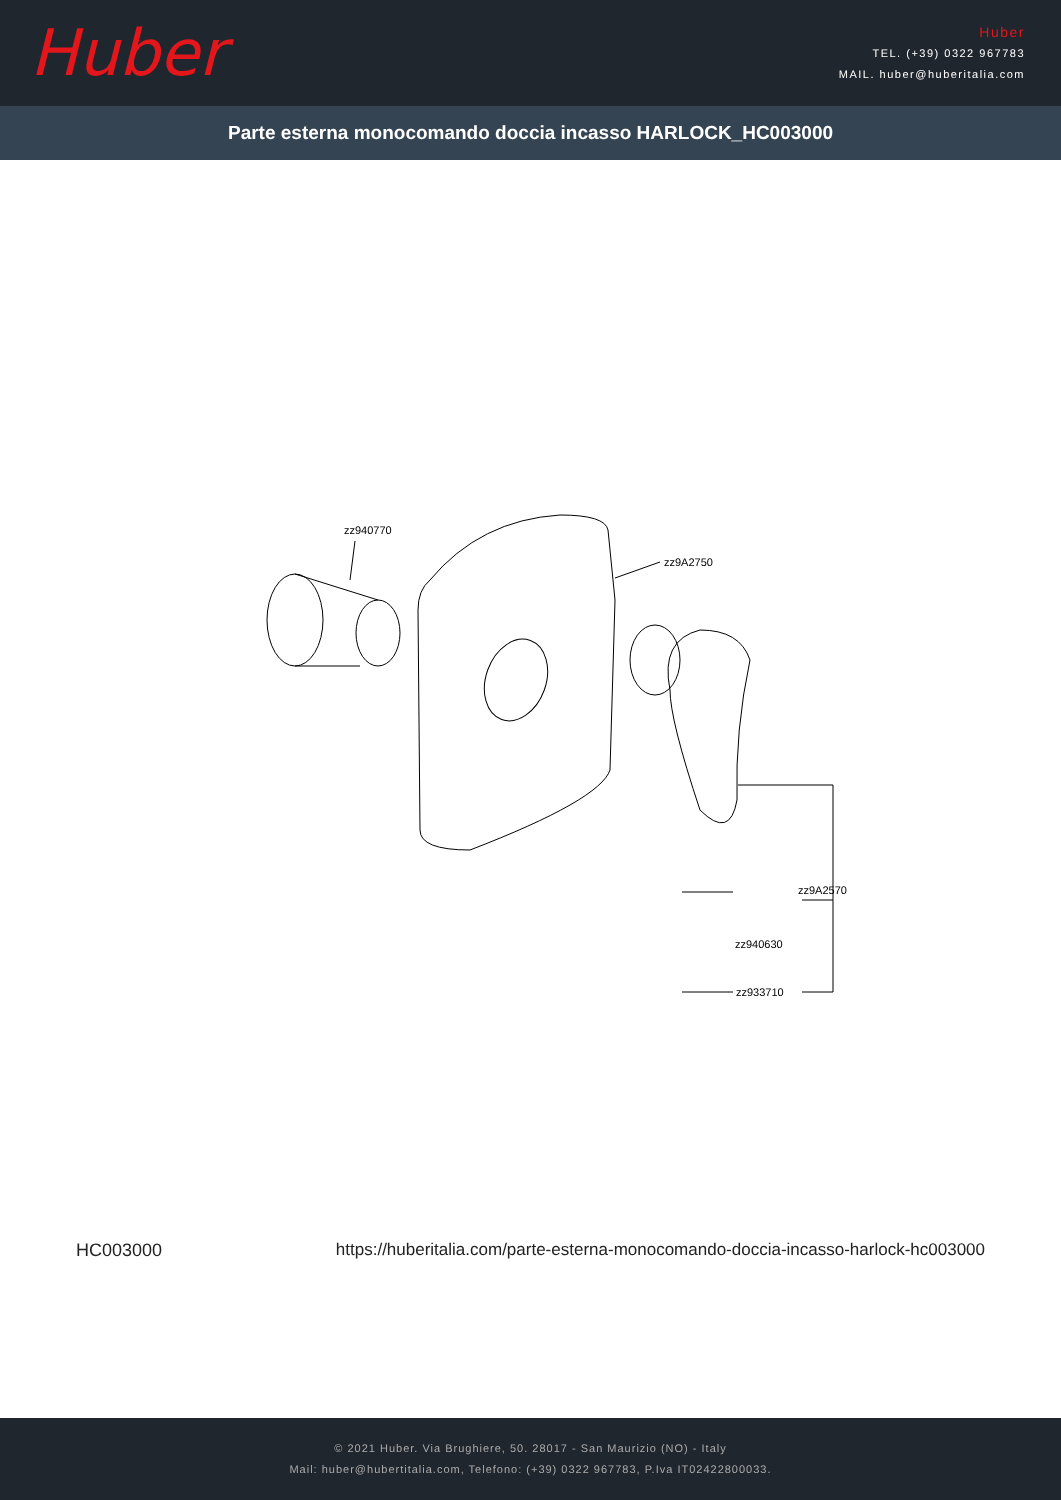Huber
Huber
TEL. (+39) 0322 967783
MAIL. huber@huberitalia.com
Parte esterna monocomando doccia incasso HARLOCK_HC003000
zz940770
zz9A2750
zz9A2570
zz940630
zz933710
HC003000 https://huberitalia.com/parte-esterna-monocomando-doccia-incasso-harlock-hc003000
© 2021 Huber. Via Brughiere, 50. 28017 - San Maurizio (NO) - Italy
Mail: huber@hubertitalia.com, Telefono: (+39) 0322 967783, P.Iva IT02422800033.